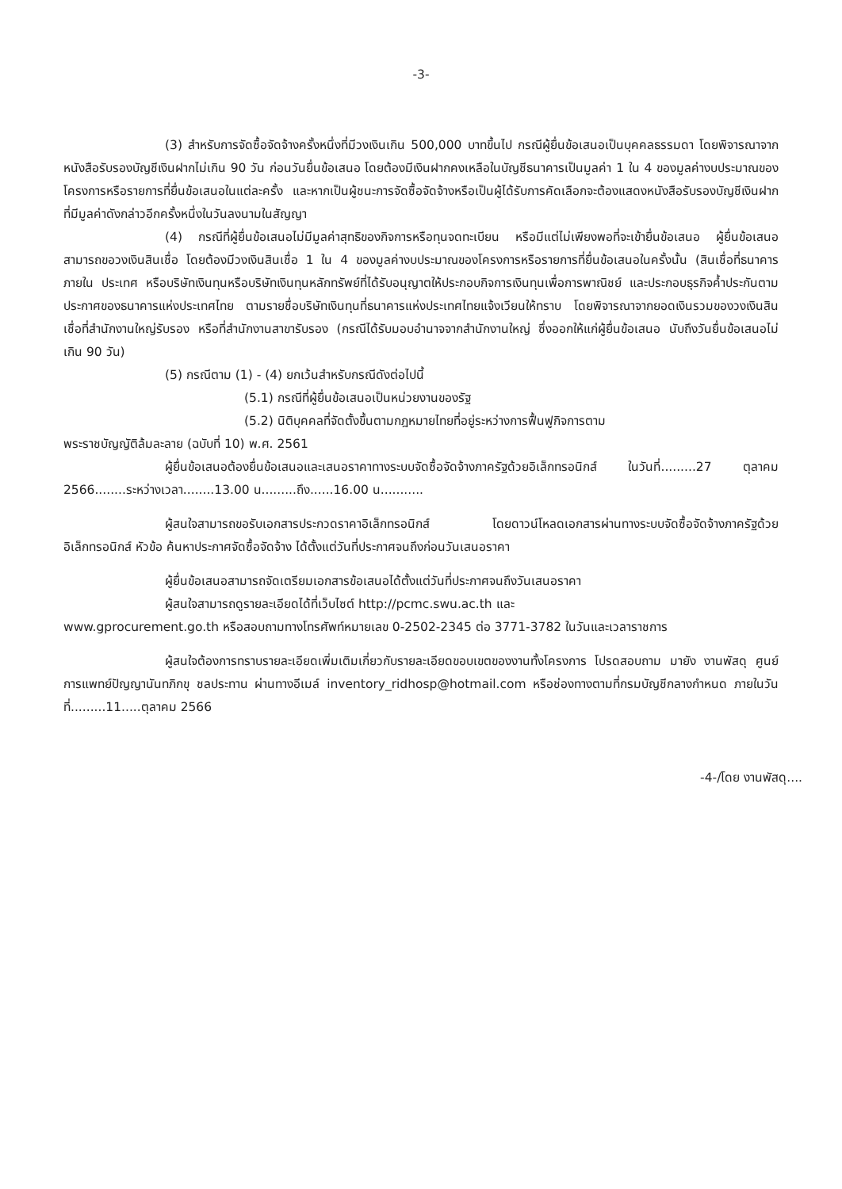-3-
(3) สำหรับการจัดซื้อจัดจ้างครั้งหนึ่งที่มีวงเงินเกิน 500,000 บาทขึ้นไป กรณีผู้ยื่นข้อเสนอเป็นบุคคลธรรมดา โดยพิจารณาจากหนังสือรับรองบัญชีเงินฝากไม่เกิน 90 วัน ก่อนวันยื่นข้อเสนอ โดยต้องมีเงินฝากคงเหลือในบัญชีธนาคารเป็นมูลค่า 1 ใน 4 ของมูลค่างบประมาณของโครงการหรือรายการที่ยื่นข้อเสนอในแต่ละครั้ง และหากเป็นผู้ชนะการจัดซื้อจัดจ้างหรือเป็นผู้ได้รับการคัดเลือกจะต้องแสดงหนังสือรับรองบัญชีเงินฝากที่มีมูลค่าดังกล่าวอีกครั้งหนึ่งในวันลงนามในสัญญา
(4) กรณีที่ผู้ยื่นข้อเสนอไม่มีมูลค่าสุทธิของกิจการหรือทุนจดทะเบียน หรือมีแต่ไม่เพียงพอที่จะเข้ายื่นข้อเสนอ ผู้ยื่นข้อเสนอสามารถขอวงเงินสินเชื่อ โดยต้องมีวงเงินสินเชื่อ 1 ใน 4 ของมูลค่างบประมาณของโครงการหรือรายการที่ยื่นข้อเสนอในครั้งนั้น (สินเชื่อที่ธนาคารภายใน ประเทศ หรือบริษัทเงินทุนหรือบริษัทเงินทุนหลักทรัพย์ที่ได้รับอนุญาตให้ประกอบกิจการเงินทุนเพื่อการพาณิชย์ และประกอบธุรกิจค้ำประกันตามประกาศของธนาคารแห่งประเทศไทย ตามรายชื่อบริษัทเงินทุนที่ธนาคารแห่งประเทศไทยแจ้งเวียนให้ทราบ โดยพิจารณาจากยอดเงินรวมของวงเงินสินเชื่อที่สำนักงานใหญ่รับรอง หรือที่สำนักงานสาขารับรอง (กรณีได้รับมอบอำนาจจากสำนักงานใหญ่ ซึ่งออกให้แก่ผู้ยื่นข้อเสนอ นับถึงวันยื่นข้อเสนอไม่เกิน 90 วัน)
(5) กรณีตาม (1) - (4) ยกเว้นสำหรับกรณีดังต่อไปนี้
(5.1) กรณีที่ผู้ยื่นข้อเสนอเป็นหน่วยงานของรัฐ
(5.2) นิติบุคคลที่จัดตั้งขึ้นตามกฎหมายไทยที่อยู่ระหว่างการฟื้นฟูกิจการตาม
พระราชบัญญัติล้มละลาย (ฉบับที่ 10) พ.ศ. 2561
ผู้ยื่นข้อเสนอต้องยื่นข้อเสนอและเสนอราคาทางระบบจัดซื้อจัดจ้างภาครัฐด้วยอิเล็กทรอนิกส์ ในวันที่.........27 ตุลาคม 2566........ระหว่างเวลา........13.00 น.........ถึง......16.00 น...........
ผู้สนใจสามารถขอรับเอกสารประกวดราคาอิเล็กทรอนิกส์ โดยดาวน์โหลดเอกสารผ่านทางระบบจัดซื้อจัดจ้างภาครัฐด้วยอิเล็กทรอนิกส์ หัวข้อ ค้นหาประกาศจัดซื้อจัดจ้าง ได้ตั้งแต่วันที่ประกาศจนถึงก่อนวันเสนอราคา
ผู้ยื่นข้อเสนอสามารถจัดเตรียมเอกสารข้อเสนอได้ตั้งแต่วันที่ประกาศจนถึงวันเสนอราคา
ผู้สนใจสามารถดูรายละเอียดได้ที่เว็บไซต์ http://pcmc.swu.ac.th และ
www.gprocurement.go.th หรือสอบถามทางโทรศัพท์หมายเลข 0-2502-2345 ต่อ 3771-3782 ในวันและเวลาราชการ
ผู้สนใจต้องการทราบรายละเอียดเพิ่มเติมเกี่ยวกับรายละเอียดขอบเขตของงานทั้งโครงการ โปรดสอบถาม มายัง งานพัสดุ ศูนย์การแพทย์ปัญญานันทภิกขุ ชลประทาน ผ่านทางอีเมล์ inventory_ridhosp@hotmail.com หรือช่องทางตามที่กรมบัญชีกลางกำหนด ภายในวันที่.........11.....ตุลาคม 2566
-4-/โดย งานพัสดุ....